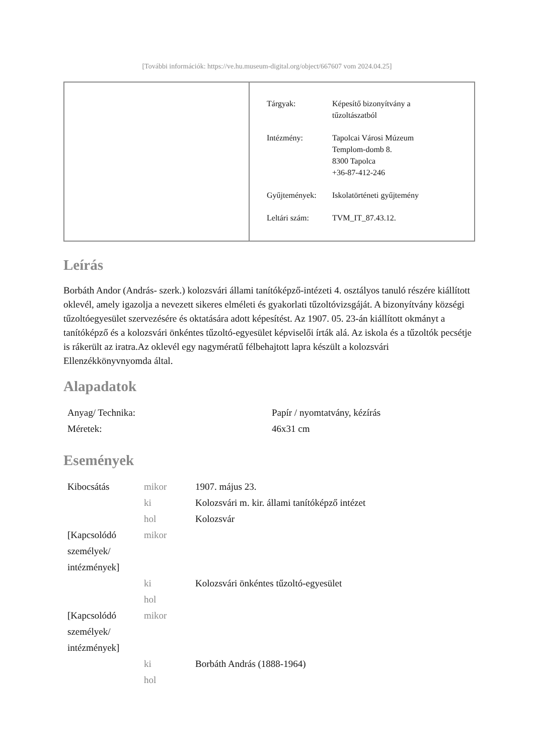[További információk: https://ve.hu.museum-digital.org/object/667607 vom 2024.04.25]
| Tárgyak: | Képesítő bizonyítvány a tűzoltászatból |
| Intézmény: | Tapolcai Városi Múzeum Templom-domb 8. 8300 Tapolca +36-87-412-246 |
| Gyűjtemények: | Iskolatörténeti gyűjtemény |
| Leltári szám: | TVM_IT_87.43.12. |
Leírás
Borbáth Andor (András- szerk.) kolozsvári állami tanítóképző-intézeti 4. osztályos tanuló részére kiállított oklevél, amely igazolja a nevezett sikeres elméleti és gyakorlati tűzoltóvizsgáját. A bizonyítvány községi tűzoltóegyesület szervezésére és oktatására adott képesítést. Az 1907. 05. 23-án kiállított okmányt a tanítóképző és a kolozsvári önkéntes tűzoltó-egyesület képviselői írták alá. Az iskola és a tűzoltók pecsétje is rákerült az iratra.Az oklevél egy nagymératű félbehajtott lapra készült a kolozsvári Ellenzékkönyvnyomda által.
Alapadatok
| Anyag/ Technika: | Papír / nyomtatvány, kézírás |
| Méretek: | 46x31 cm |
Események
| Kibocsátás | mikor | 1907. május 23. |
| | ki | Kolozsvári m. kir. állami tanítóképző intézet |
| | hol | Kolozsvár |
| [Kapcsolódó személyek/ intézmények] | mikor | |
| | ki | Kolozsvári önkéntes tűzoltó-egyesület |
| | hol | |
| [Kapcsolódó személyek/ intézmények] | mikor | |
| | ki | Borbáth András (1888-1964) |
| | hol | |